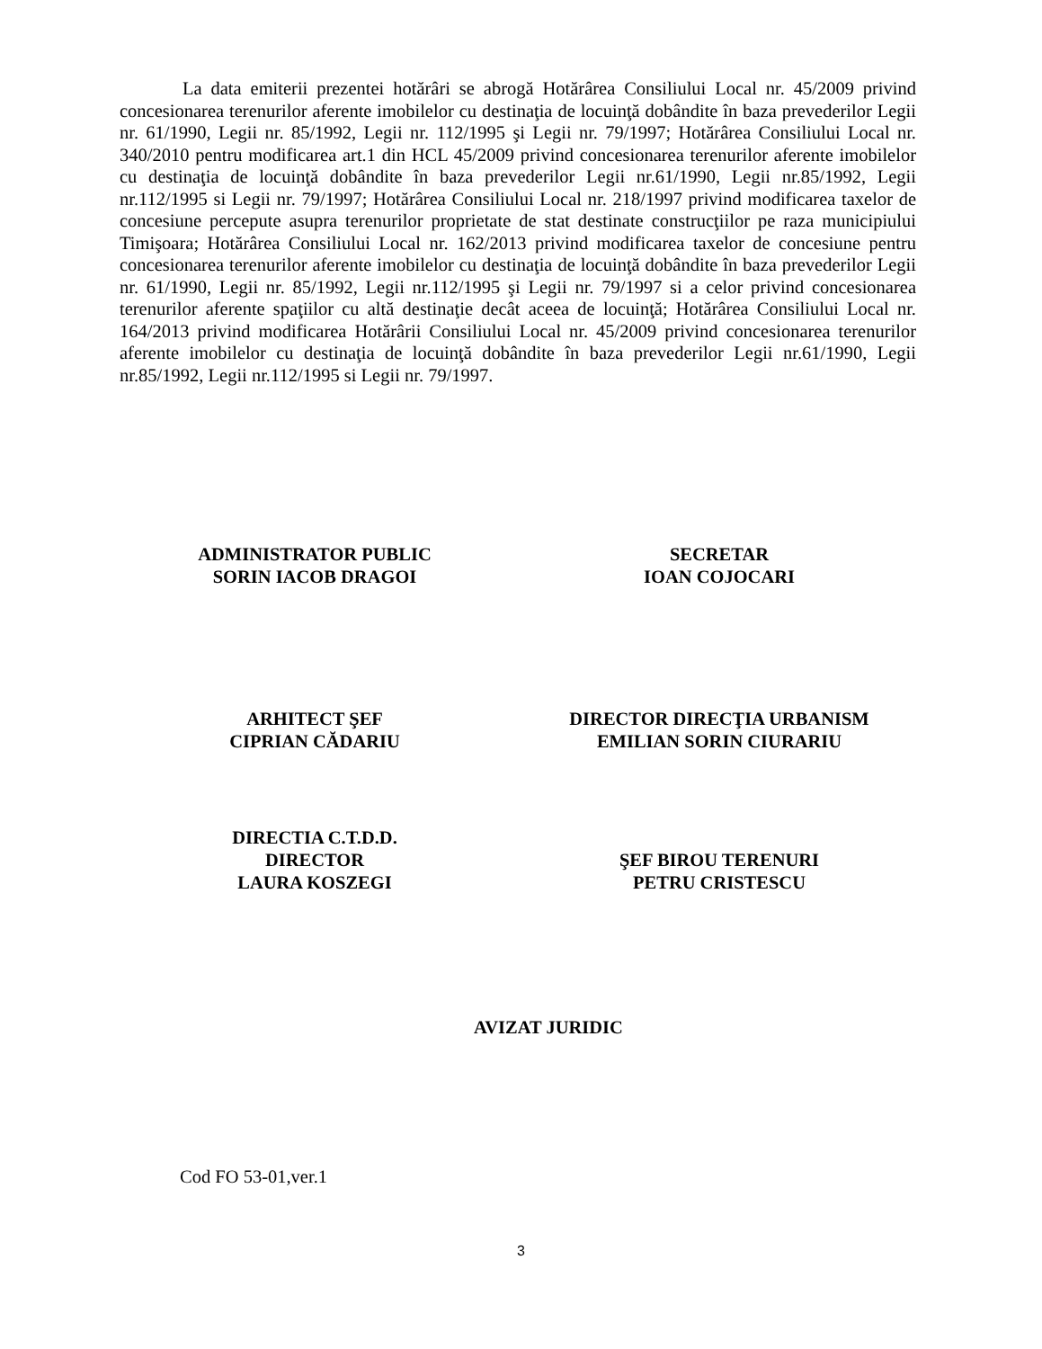La data emiterii prezentei hotărâri se abrogă Hotărârea Consiliului Local nr. 45/2009 privind concesionarea terenurilor aferente imobilelor cu destinaţia de locuinţă dobândite în baza prevederilor Legii nr. 61/1990, Legii nr. 85/1992, Legii nr. 112/1995 şi Legii nr. 79/1997; Hotărârea Consiliului Local nr. 340/2010 pentru modificarea art.1 din HCL 45/2009 privind concesionarea terenurilor aferente imobilelor cu destinaţia de locuinţă dobândite în baza prevederilor Legii nr.61/1990, Legii nr.85/1992, Legii nr.112/1995 si Legii nr. 79/1997; Hotărârea Consiliului Local nr. 218/1997 privind modificarea taxelor de concesiune percepute asupra terenurilor proprietate de stat destinate construcţiilor pe raza municipiului Timişoara; Hotărârea Consiliului Local nr. 162/2013 privind modificarea taxelor de concesiune pentru concesionarea terenurilor aferente imobilelor cu destinaţia de locuinţă dobândite în baza prevederilor Legii nr. 61/1990, Legii nr. 85/1992, Legii nr.112/1995 şi Legii nr. 79/1997 si a celor privind concesionarea terenurilor aferente spaţiilor cu altă destinaţie decât aceea de locuinţă; Hotărârea Consiliului Local nr. 164/2013 privind modificarea Hotărârii Consiliului Local nr. 45/2009 privind concesionarea terenurilor aferente imobilelor cu destinaţia de locuinţă dobândite în baza prevederilor Legii nr.61/1990, Legii nr.85/1992, Legii nr.112/1995 si Legii nr. 79/1997.
ADMINISTRATOR PUBLIC
SORIN IACOB DRAGOI
SECRETAR
IOAN COJOCARI
ARHITECT ŞEF
CIPRIAN CĂDARIU
DIRECTOR DIRECŢIA URBANISM
EMILIAN SORIN CIURARIU
DIRECTIA C.T.D.D.
DIRECTOR
LAURA KOSZEGI
ŞEF BIROU TERENURI
PETRU CRISTESCU
AVIZAT JURIDIC
Cod FO 53-01,ver.1
3